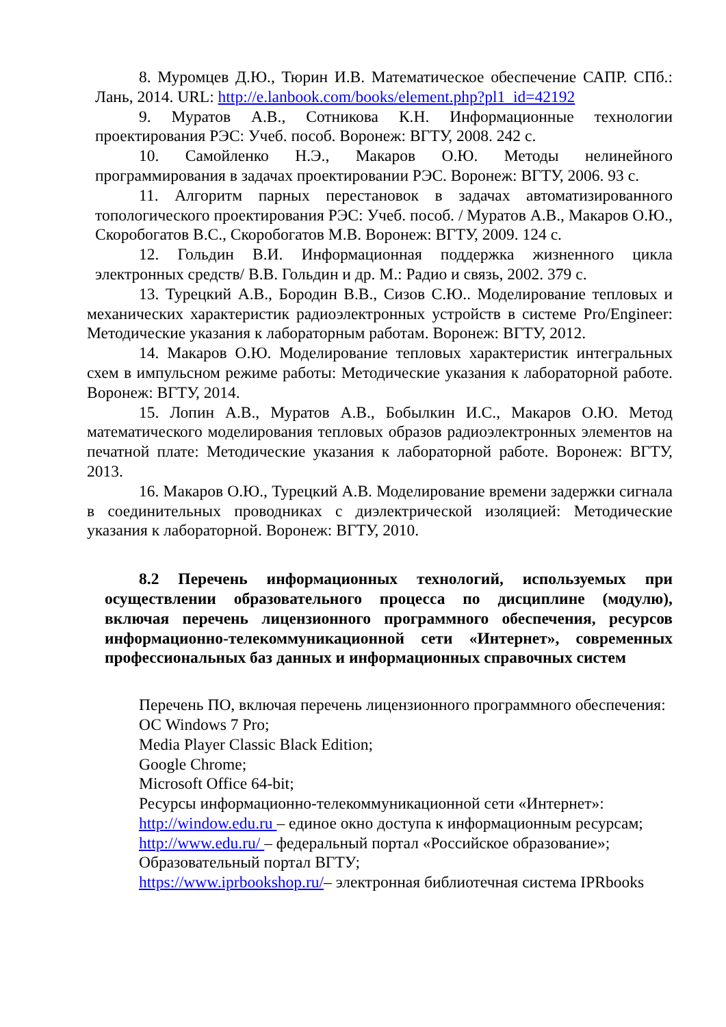8. Муромцев Д.Ю., Тюрин И.В. Математическое обеспечение САПР. СПб.: Лань, 2014. URL: http://e.lanbook.com/books/element.php?pl1_id=42192
9. Муратов А.В., Сотникова К.Н. Информационные технологии проектирования РЭС: Учеб. пособ. Воронеж: ВГТУ, 2008. 242 с.
10. Самойленко Н.Э., Макаров О.Ю. Методы нелинейного программирования в задачах проектировании РЭС. Воронеж: ВГТУ, 2006. 93 с.
11. Алгоритм парных перестановок в задачах автоматизированного топологического проектирования РЭС: Учеб. пособ. / Муратов А.В., Макаров О.Ю., Скоробогатов В.С., Скоробогатов М.В. Воронеж: ВГТУ, 2009. 124 с.
12. Гольдин В.И. Информационная поддержка жизненного цикла электронных средств/ В.В. Гольдин и др. М.: Радио и связь, 2002. 379 с.
13. Турецкий А.В., Бородин В.В., Сизов С.Ю.. Моделирование тепловых и механических характеристик радиоэлектронных устройств в системе Pro/Engineer: Методические указания к лабораторным работам. Воронеж: ВГТУ, 2012.
14. Макаров О.Ю. Моделирование тепловых характеристик интегральных схем в импульсном режиме работы: Методические указания к лабораторной работе. Воронеж: ВГТУ, 2014.
15. Лопин А.В., Муратов А.В., Бобылкин И.С., Макаров О.Ю. Метод математического моделирования тепловых образов радиоэлектронных элементов на печатной плате: Методические указания к лабораторной работе. Воронеж: ВГТУ, 2013.
16. Макаров О.Ю., Турецкий А.В. Моделирование времени задержки сигнала в соединительных проводниках с диэлектрической изоляцией: Методические указания к лабораторной. Воронеж: ВГТУ, 2010.
8.2 Перечень информационных технологий, используемых при осуществлении образовательного процесса по дисциплине (модулю), включая перечень лицензионного программного обеспечения, ресурсов информационно-телекоммуникационной сети «Интернет», современных профессиональных баз данных и информационных справочных систем
Перечень ПО, включая перечень лицензионного программного обеспечения:
ОС Windows 7 Pro;
Media Player Classic Black Edition;
Google Chrome;
Microsoft Office 64-bit;
Ресурсы информационно-телекоммуникационной сети «Интернет»:
http://window.edu.ru – единое окно доступа к информационным ресурсам;
http://www.edu.ru/ – федеральный портал «Российское образование»;
Образовательный портал ВГТУ;
https://www.iprbookshop.ru/– электронная библиотечная система IPRbooks